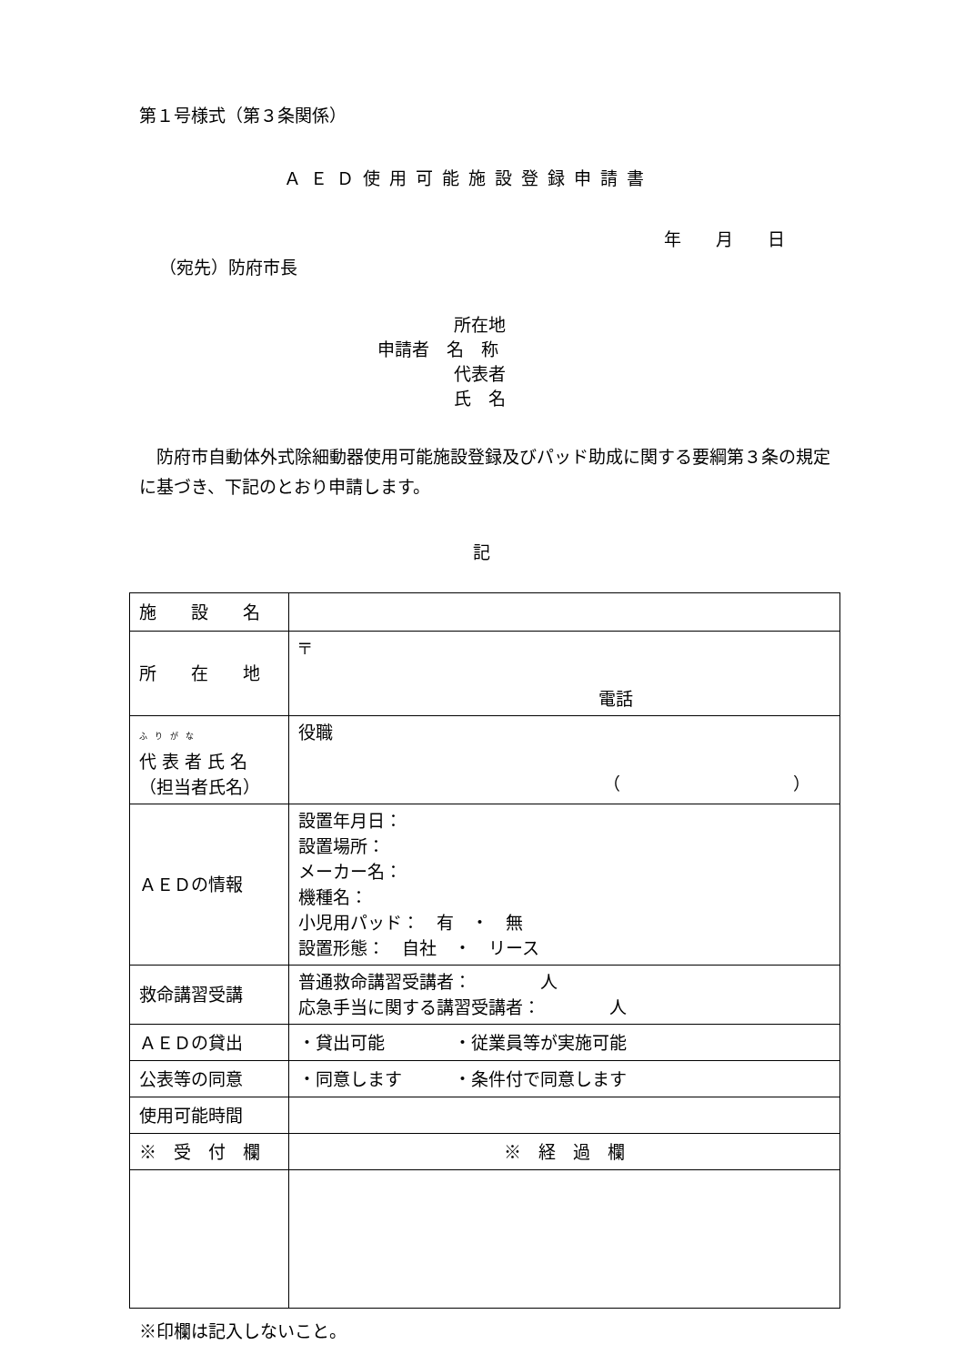第１号様式（第３条関係）
ＡＥＤ使用可能施設登録申請書
年　　月　　日
（宛先）防府市長
所在地
申請者　名　称
代表者
氏　名
　防府市自動体外式除細動器使用可能施設登録及びパッド助成に関する要綱第３条の規定に基づき、下記のとおり申請します。
記
| 施 設 名 | |
| 所 在 地 | 〒 電話 |
| ふりがな 代 表 者 氏 名 （担当者氏名） | 役職 （ ） |
| ＡＥＤの情報 | 設置年月日： 設置場所： メーカー名： 機種名： 小児用パッド： 有 ・ 無 設置形態： 自社 ・ リース |
| 救命講習受講 | 普通救命講習受講者： 人 応急手当に関する講習受講者： 人 |
| ＡＥＤの貸出 | ・貸出可能 ・従業員等が実施可能 |
| 公表等の同意 | ・同意します ・条件付で同意します |
| 使用可能時間 | |
| ※ 受 付 欄 | ※ 経 過 欄 |
※印欄は記入しないこと。